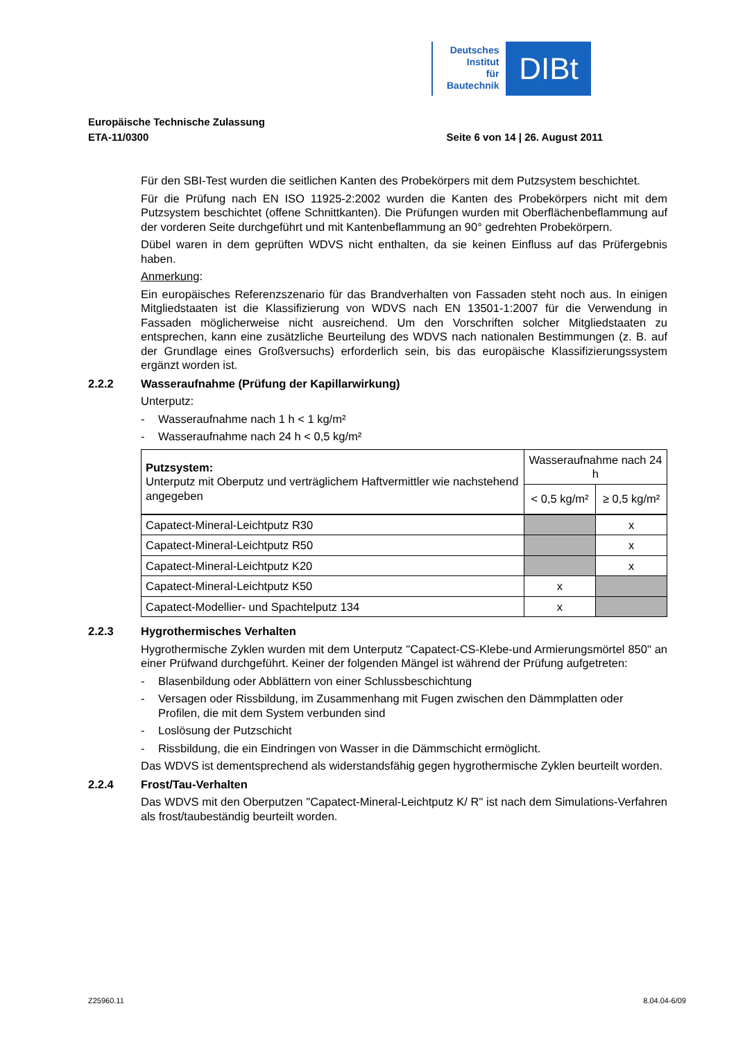Deutsches
Institut
für
Bautechnik
DIBt
Europäische Technische Zulassung
ETA-11/0300 Seite 6 von 14 | 26. August 2011
Für den SBI-Test wurden die seitlichen Kanten des Probekörpers mit dem Putzsystem beschichtet.
Für die Prüfung nach EN ISO 11925-2:2002 wurden die Kanten des Probekörpers nicht mit dem Putzsystem beschichtet (offene Schnittkanten). Die Prüfungen wurden mit Oberflächenbeflammung auf der vorderen Seite durchgeführt und mit Kantenbeflammung an 90° gedrehten Probekörpern.
Dübel waren in dem geprüften WDVS nicht enthalten, da sie keinen Einfluss auf das Prüfergebnis haben.
Anmerkung:
Ein europäisches Referenzszenario für das Brandverhalten von Fassaden steht noch aus. In einigen Mitgliedstaaten ist die Klassifizierung von WDVS nach EN 13501-1:2007 für die Verwendung in Fassaden möglicherweise nicht ausreichend. Um den Vorschriften solcher Mitgliedstaaten zu entsprechen, kann eine zusätzliche Beurteilung des WDVS nach nationalen Bestimmungen (z. B. auf der Grundlage eines Großversuchs) erforderlich sein, bis das europäische Klassifizierungssystem ergänzt worden ist.
2.2.2 Wasseraufnahme (Prüfung der Kapillarwirkung)
Unterputz:
- Wasseraufnahme nach 1 h < 1 kg/m²
- Wasseraufnahme nach 24 h < 0,5 kg/m²
| Putzsystem: Unterputz mit Oberputz und verträglichem Haftvermittler wie nachstehend angegeben | Wasseraufnahme nach 24 h | |
| --- | --- | --- |
| | < 0,5 kg/m² | ≥ 0,5 kg/m² |
| Capatect-Mineral-Leichtputz R30 | | x |
| Capatect-Mineral-Leichtputz R50 | | x |
| Capatect-Mineral-Leichtputz K20 | | x |
| Capatect-Mineral-Leichtputz K50 | x | |
| Capatect-Modellier- und Spachtelputz 134 | x | |
2.2.3 Hygrothermisches Verhalten
Hygrothermische Zyklen wurden mit dem Unterputz "Capatect-CS-Klebe-und Armierungsmörtel 850" an einer Prüfwand durchgeführt. Keiner der folgenden Mängel ist während der Prüfung aufgetreten:
- Blasenbildung oder Abblättern von einer Schlussbeschichtung
- Versagen oder Rissbildung, im Zusammenhang mit Fugen zwischen den Dämmplatten oder Profilen, die mit dem System verbunden sind
- Loslösung der Putzschicht
- Rissbildung, die ein Eindringen von Wasser in die Dämmschicht ermöglicht.
Das WDVS ist dementsprechend als widerstandsfähig gegen hygrothermische Zyklen beurteilt worden.
2.2.4 Frost/Tau-Verhalten
Das WDVS mit den Oberputzen "Capatect-Mineral-Leichtputz K/ R" ist nach dem Simulations-Verfahren als frost/taubeständig beurteilt worden.
Z25960.11 8.04.04-6/09